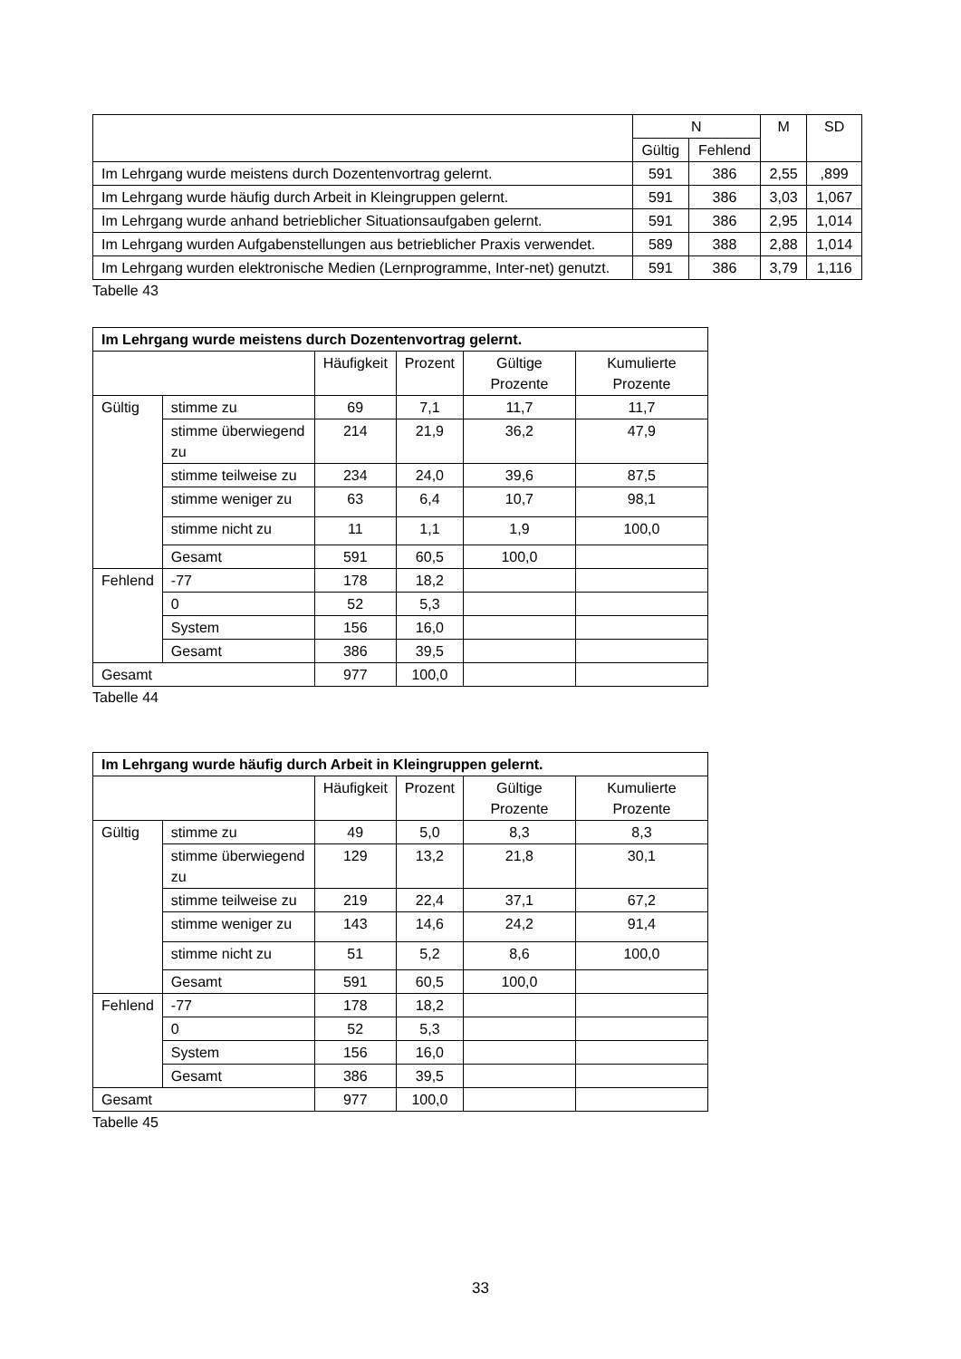| | N | | M | SD |
| --- | --- | --- | --- | --- |
| | Gültig | Fehlend | | |
| Im Lehrgang wurde meistens durch Dozentenvortrag gelernt. | 591 | 386 | 2,55 | ,899 |
| Im Lehrgang wurde häufig durch Arbeit in Kleingruppen gelernt. | 591 | 386 | 3,03 | 1,067 |
| Im Lehrgang wurde anhand betrieblicher Situationsaufgaben gelernt. | 591 | 386 | 2,95 | 1,014 |
| Im Lehrgang wurden Aufgabenstellungen aus betrieblicher Praxis verwendet. | 589 | 388 | 2,88 | 1,014 |
| Im Lehrgang wurden elektronische Medien (Lernprogramme, Inter-net) genutzt. | 591 | 386 | 3,79 | 1,116 |
Tabelle 43
| Im Lehrgang wurde meistens durch Dozentenvortrag gelernt. | | | | | |
| --- | --- | --- | --- | --- | --- |
| | | Häufigkeit | Prozent | Gültige Prozente | Kumulierte Prozente |
| Gültig | stimme zu | 69 | 7,1 | 11,7 | 11,7 |
| | stimme überwiegend zu | 214 | 21,9 | 36,2 | 47,9 |
| | stimme teilweise zu | 234 | 24,0 | 39,6 | 87,5 |
| | stimme weniger zu | 63 | 6,4 | 10,7 | 98,1 |
| | stimme nicht zu | 11 | 1,1 | 1,9 | 100,0 |
| | Gesamt | 591 | 60,5 | 100,0 | |
| Fehlend | -77 | 178 | 18,2 | | |
| | 0 | 52 | 5,3 | | |
| | System | 156 | 16,0 | | |
| | Gesamt | 386 | 39,5 | | |
| Gesamt | | 977 | 100,0 | | |
Tabelle 44
| Im Lehrgang wurde häufig durch Arbeit in Kleingruppen gelernt. | | | | | |
| --- | --- | --- | --- | --- | --- |
| | | Häufigkeit | Prozent | Gültige Prozente | Kumulierte Prozente |
| Gültig | stimme zu | 49 | 5,0 | 8,3 | 8,3 |
| | stimme überwiegend zu | 129 | 13,2 | 21,8 | 30,1 |
| | stimme teilweise zu | 219 | 22,4 | 37,1 | 67,2 |
| | stimme weniger zu | 143 | 14,6 | 24,2 | 91,4 |
| | stimme nicht zu | 51 | 5,2 | 8,6 | 100,0 |
| | Gesamt | 591 | 60,5 | 100,0 | |
| Fehlend | -77 | 178 | 18,2 | | |
| | 0 | 52 | 5,3 | | |
| | System | 156 | 16,0 | | |
| | Gesamt | 386 | 39,5 | | |
| Gesamt | | 977 | 100,0 | | |
Tabelle 45
33